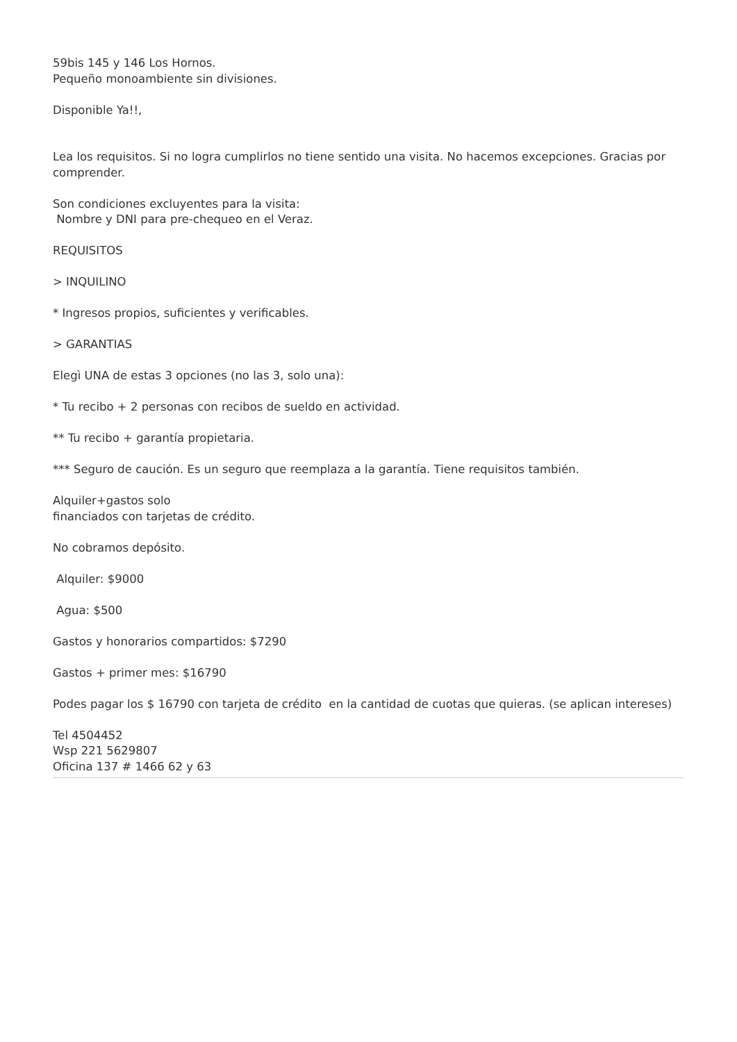59bis 145 y 146 Los Hornos.
Pequeño monoambiente sin divisiones.
Disponible Ya!!,
Lea los requisitos. Si no logra cumplirlos no tiene sentido una visita. No hacemos excepciones. Gracias por comprender.
Son condiciones excluyentes para la visita:
Nombre y DNI para pre-chequeo en el Veraz.
REQUISITOS
> INQUILINO
* Ingresos propios, suficientes y verificables.
> GARANTIAS
Elegì UNA de estas 3 opciones (no las 3, solo una):
* Tu recibo + 2 personas con recibos de sueldo en actividad.
** Tu recibo + garantía propietaria.
*** Seguro de caución. Es un seguro que reemplaza a la garantía. Tiene requisitos también.
Alquiler+gastos solo
financiados con tarjetas de crédito.
No cobramos depósito.
Alquiler: $9000
Agua: $500
Gastos y honorarios compartidos: $7290
Gastos + primer mes: $16790
Podes pagar los $ 16790 con tarjeta de crédito en la cantidad de cuotas que quieras. (se aplican intereses)
Tel 4504452
Wsp 221 5629807
Oficina 137 # 1466 62 y 63